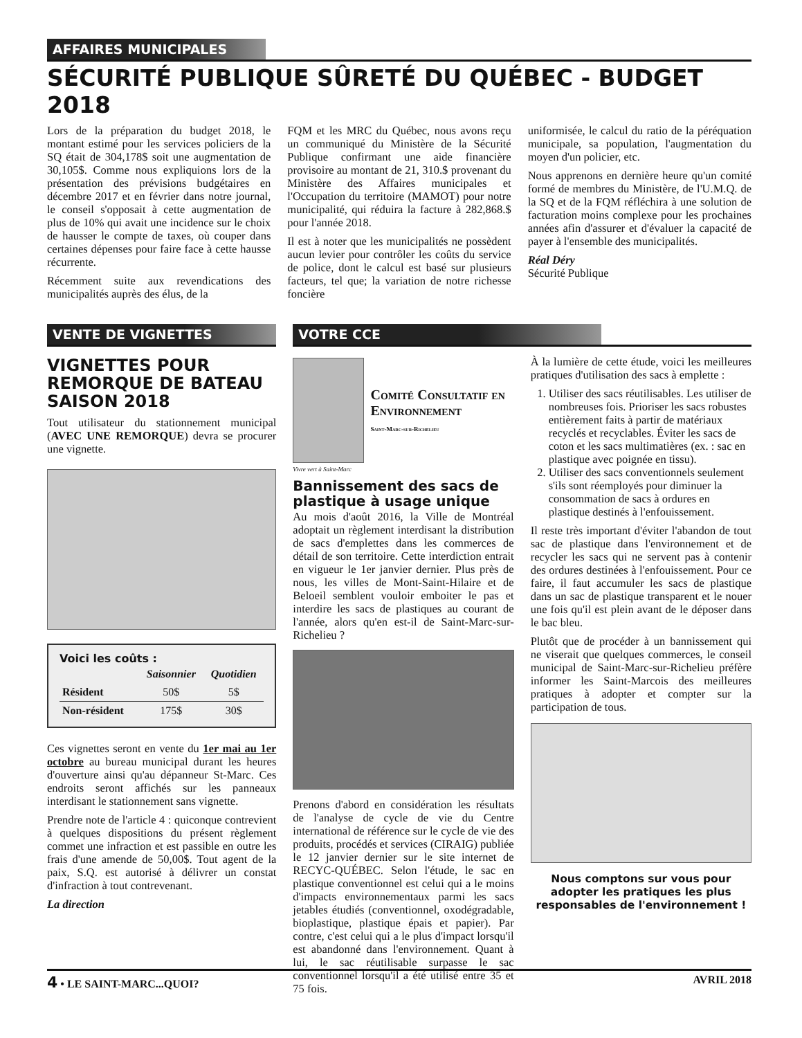AFFAIRES MUNICIPALES
SÉCURITÉ PUBLIQUE SÛRETÉ DU QUÉBEC - BUDGET 2018
Lors de la préparation du budget 2018, le montant estimé pour les services policiers de la SQ était de 304,178$ soit une augmentation de 30,105$. Comme nous expliquions lors de la présentation des prévisions budgétaires en décembre 2017 et en février dans notre journal, le conseil s'opposait à cette augmentation de plus de 10% qui avait une incidence sur le choix de hausser le compte de taxes, où couper dans certaines dépenses pour faire face à cette hausse récurrente.
Récemment suite aux revendications des municipalités auprès des élus, de la
FQM et les MRC du Québec, nous avons reçu un communiqué du Ministère de la Sécurité Publique confirmant une aide financière provisoire au montant de 21, 310.$ provenant du Ministère des Affaires municipales et l'Occupation du territoire (MAMOT) pour notre municipalité, qui réduira la facture à 282,868.$ pour l'année 2018.
Il est à noter que les municipalités ne possèdent aucun levier pour contrôler les coûts du service de police, dont le calcul est basé sur plusieurs facteurs, tel que; la variation de notre richesse foncière
uniformisée, le calcul du ratio de la péréquation municipale, sa population, l'augmentation du moyen d'un policier, etc.
Nous apprenons en dernière heure qu'un comité formé de membres du Ministère, de l'U.M.Q. de la SQ et de la FQM réfléchira à une solution de facturation moins complexe pour les prochaines années afin d'assurer et d'évaluer la capacité de payer à l'ensemble des municipalités.
Réal Déry
Sécurité Publique
VENTE DE VIGNETTES
VIGNETTES POUR REMORQUE DE BATEAU SAISON 2018
Tout utilisateur du stationnement municipal (AVEC UNE REMORQUE) devra se procurer une vignette.
Voici les coûts :
| | Saisonnier | Quotidien |
| --- | --- | --- |
| Résident | 50$ | 5$ |
| Non-résident | 175$ | 30$ |
Ces vignettes seront en vente du 1er mai au 1er octobre au bureau municipal durant les heures d'ouverture ainsi qu'au dépanneur St-Marc. Ces endroits seront affichés sur les panneaux interdisant le stationnement sans vignette.
Prendre note de l'article 4 : quiconque contrevient à quelques dispositions du présent règlement commet une infraction et est passible en outre les frais d'une amende de 50,00$. Tout agent de la paix, S.Q. est autorisé à délivrer un constat d'infraction à tout contrevenant.
La direction
VOTRE CCE
Comité Consultatif en Environnement
Saint-Marc-sur-Richelieu
Vivre vert à Saint-Marc
Bannissement des sacs de plastique à usage unique
Au mois d'août 2016, la Ville de Montréal adoptait un règlement interdisant la distribution de sacs d'emplettes dans les commerces de détail de son territoire. Cette interdiction entrait en vigueur le 1er janvier dernier. Plus près de nous, les villes de Mont-Saint-Hilaire et de Beloeil semblent vouloir emboiter le pas et interdire les sacs de plastiques au courant de l'année, alors qu'en est-il de Saint-Marc-sur-Richelieu ?
Prenons d'abord en considération les résultats de l'analyse de cycle de vie du Centre international de référence sur le cycle de vie des produits, procédés et services (CIRAIG) publiée le 12 janvier dernier sur le site internet de RECYC-QUÉBEC. Selon l'étude, le sac en plastique conventionnel est celui qui a le moins d'impacts environnementaux parmi les sacs jetables étudiés (conventionnel, oxodégradable, bioplastique, plastique épais et papier). Par contre, c'est celui qui a le plus d'impact lorsqu'il est abandonné dans l'environnement. Quant à lui, le sac réutilisable surpasse le sac conventionnel lorsqu'il a été utilisé entre 35 et 75 fois.
À la lumière de cette étude, voici les meilleures pratiques d'utilisation des sacs à emplette :
1. Utiliser des sacs réutilisables. Les utiliser de nombreuses fois. Prioriser les sacs robustes entièrement faits à partir de matériaux recyclés et recyclables. Éviter les sacs de coton et les sacs multimatières (ex. : sac en plastique avec poignée en tissu).
2. Utiliser des sacs conventionnels seulement s'ils sont réemployés pour diminuer la consommation de sacs à ordures en plastique destinés à l'enfouissement.
Il reste très important d'éviter l'abandon de tout sac de plastique dans l'environnement et de recycler les sacs qui ne servent pas à contenir des ordures destinées à l'enfouissement. Pour ce faire, il faut accumuler les sacs de plastique dans un sac de plastique transparent et le nouer une fois qu'il est plein avant de le déposer dans le bac bleu.
Plutôt que de procéder à un bannissement qui ne viserait que quelques commerces, le conseil municipal de Saint-Marc-sur-Richelieu préfère informer les Saint-Marcois des meilleures pratiques à adopter et compter sur la participation de tous.
Nous comptons sur vous pour adopter les pratiques les plus responsables de l'environnement !
4 • LE SAINT-MARC...QUOI? AVRIL 2018